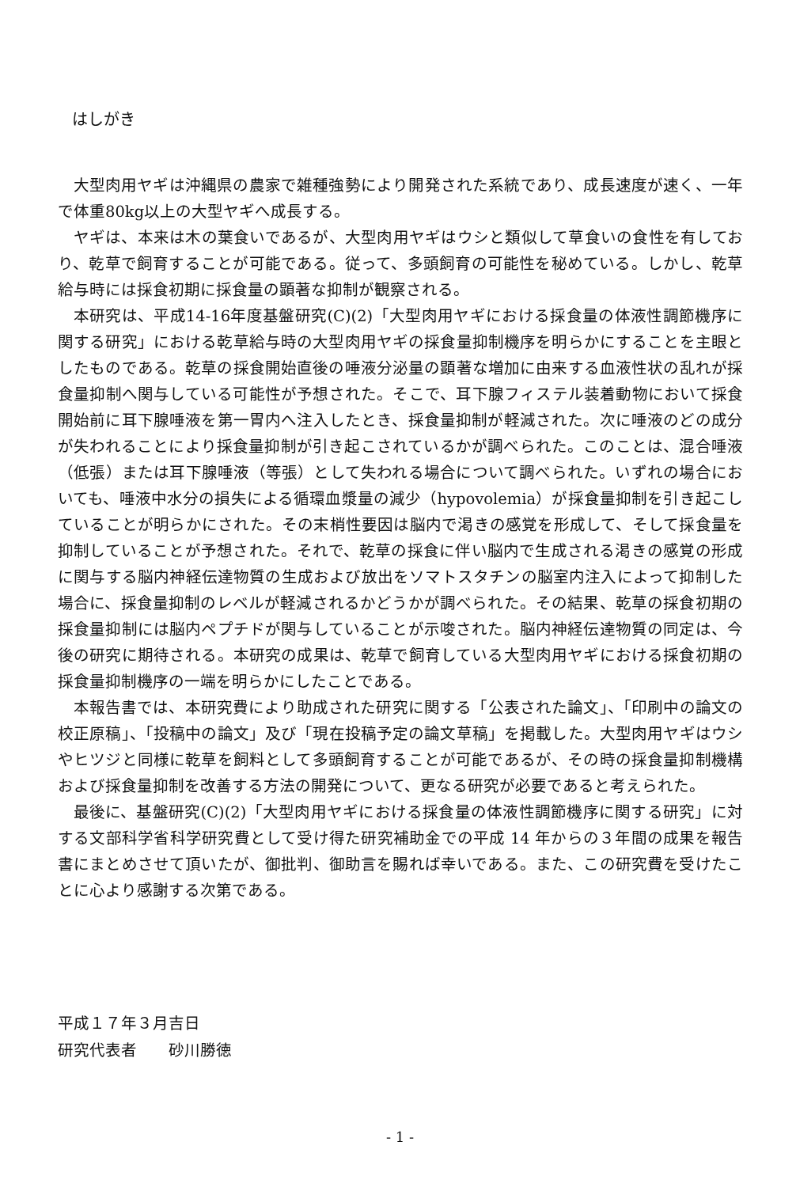はしがき
大型肉用ヤギは沖縄県の農家で雑種強勢により開発された系統であり、成長速度が速く、一年で体重80kg以上の大型ヤギへ成長する。
ヤギは、本来は木の葉食いであるが、大型肉用ヤギはウシと類似して草食いの食性を有しており、乾草で飼育することが可能である。従って、多頭飼育の可能性を秘めている。しかし、乾草給与時には採食初期に採食量の顕著な抑制が観察される。
本研究は、平成14-16年度基盤研究(C)(2)「大型肉用ヤギにおける採食量の体液性調節機序に関する研究」における乾草給与時の大型肉用ヤギの採食量抑制機序を明らかにすることを主眼としたものである。乾草の採食開始直後の唾液分泌量の顕著な増加に由来する血液性状の乱れが採食量抑制へ関与している可能性が予想された。そこで、耳下腺フィステル装着動物において採食開始前に耳下腺唾液を第一胃内へ注入したとき、採食量抑制が軽減された。次に唾液のどの成分が失われることにより採食量抑制が引き起こされているかが調べられた。このことは、混合唾液（低張）または耳下腺唾液（等張）として失われる場合について調べられた。いずれの場合においても、唾液中水分の損失による循環血漿量の減少（hypovolemia）が採食量抑制を引き起こしていることが明らかにされた。その末梢性要因は脳内で渇きの感覚を形成して、そして採食量を抑制していることが予想された。それで、乾草の採食に伴い脳内で生成される渇きの感覚の形成に関与する脳内神経伝達物質の生成および放出をソマトスタチンの脳室内注入によって抑制した場合に、採食量抑制のレベルが軽減されるかどうかが調べられた。その結果、乾草の採食初期の採食量抑制には脳内ペプチドが関与していることが示唆された。脳内神経伝達物質の同定は、今後の研究に期待される。本研究の成果は、乾草で飼育している大型肉用ヤギにおける採食初期の採食量抑制機序の一端を明らかにしたことである。
本報告書では、本研究費により助成された研究に関する「公表された論文」、「印刷中の論文の校正原稿」、「投稿中の論文」及び「現在投稿予定の論文草稿」を掲載した。大型肉用ヤギはウシやヒツジと同様に乾草を飼料として多頭飼育することが可能であるが、その時の採食量抑制機構および採食量抑制を改善する方法の開発について、更なる研究が必要であると考えられた。
最後に、基盤研究(C)(2)「大型肉用ヤギにおける採食量の体液性調節機序に関する研究」に対する文部科学省科学研究費として受け得た研究補助金での平成 14 年からの３年間の成果を報告書にまとめさせて頂いたが、御批判、御助言を賜れば幸いである。また、この研究費を受けたことに心より感謝する次第である。
平成１７年３月吉日
研究代表者　　砂川勝徳
- 1 -